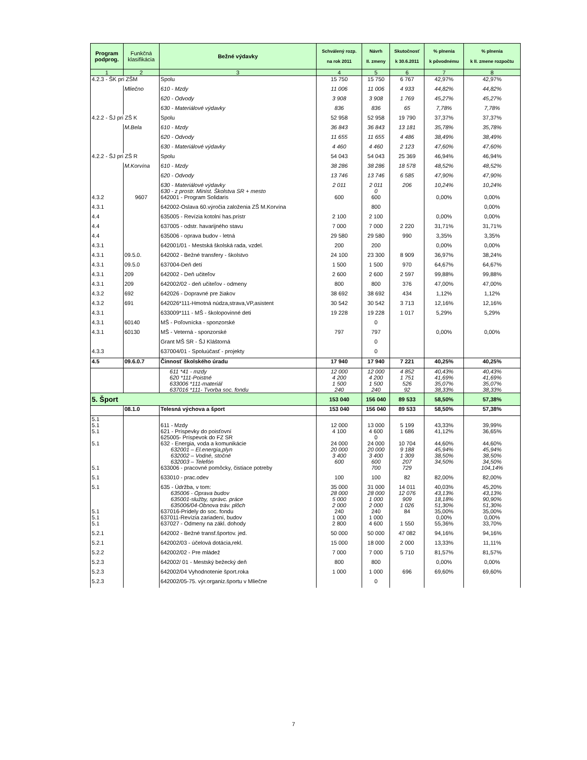| Program podprog. | Funkčná klasifikácia | Bežné výdavky | Schválený rozp. na rok 2011 | Návrh II. zmeny | Skutočnosť k 30.6.2011 | % plnenia k pôvodnému | % plnenia k II. zmene rozpočtu |
| --- | --- | --- | --- | --- | --- | --- | --- |
| 1 | 2 | 3 | 4 | 5 | 6 | 7 | 8 |
| 4.2.3 - ŠK pri ZŠM | | Spolu | 15 750 | 15 750 | 6 767 | 42,97% | 42,97% |
| | Mliečno | 610 - Mzdy | 11 006 | 11 006 | 4 933 | 44,82% | 44,82% |
| | | 620 - Odvody | 3 908 | 3 908 | 1 769 | 45,27% | 45,27% |
| | | 630 - Materiálové výdavky | 836 | 836 | 65 | 7,78% | 7,78% |
| 4.2.2 - ŠJ pri ZŠ K | | Spolu | 52 958 | 52 958 | 19 790 | 37,37% | 37,37% |
| | M.Bela | 610 - Mzdy | 36 843 | 36 843 | 13 181 | 35,78% | 35,78% |
| | | 620 - Odvody | 11 655 | 11 655 | 4 486 | 38,49% | 38,49% |
| | | 630 - Materiálové výdavky | 4 460 | 4 460 | 2 123 | 47,60% | 47,60% |
| 4.2.2 - ŠJ pri ZŠ R | | Spolu | 54 043 | 54 043 | 25 369 | 46,94% | 46,94% |
| | M.Korvína | 610 - Mzdy | 38 286 | 38 286 | 18 578 | 48,52% | 48,52% |
| | | 620 - Odvody | 13 746 | 13 746 | 6 585 | 47,90% | 47,90% |
| | | 630 - Materiálové výdavky 630 - z prostr. Minist. Školstva SR + mesto | 2 011 | 2 011 0 | 206 | 10,24% | 10,24% |
| 4.3.2 | 9607 | 642001 - Program Solidaris | 600 | 600 | | 0,00% | 0,00% |
| 4.3.1 | | 642002-Oslava 60.výročia založenia ZŠ M.Korvína | | 800 | | | 0,00% |
| 4.4 | | 635005 - Revízia kotolní has.prístr | 2 100 | 2 100 | | 0,00% | 0,00% |
| 4.4 | | 637005 - odstr. havarijného stavu | 7 000 | 7 000 | 2 220 | 31,71% | 31,71% |
| 4.4 | | 635006 - oprava budov - letná | 29 580 | 29 580 | 990 | 3,35% | 3,35% |
| 4.3.1 | | 642001/01 - Mestská školská rada, vzdel. | 200 | 200 | | 0,00% | 0,00% |
| 4.3.1 | 09.5.0. | 642002 - Bežné transfery - školstvo | 24 100 | 23 300 | 8 909 | 36,97% | 38,24% |
| 4.3.1 | 09.5.0 | 637004-Deň detí | 1 500 | 1 500 | 970 | 64,67% | 64,67% |
| 4.3.1 | 209 | 642002 - Deň učiteľov | 2 600 | 2 600 | 2 597 | 99,88% | 99,88% |
| 4.3.1 | 209 | 642002/02 - deň učiteľov - odmeny | 800 | 800 | 376 | 47,00% | 47,00% |
| 4.3.2 | 692 | 642026 - Dopravné pre žiakov | 38 692 | 38 692 | 434 | 1,12% | 1,12% |
| 4.3.2 | 691 | 642026*111-Hmotná núdza,strava,VP,asistent | 30 542 | 30 542 | 3 713 | 12,16% | 12,16% |
| 4.3.1 | | 633009*111 - MŠ - školopovinné deti | 19 228 | 19 228 | 1 017 | 5,29% | 5,29% |
| 4.3.1 | 60140 | MŠ - Poľovnícka - sponzorské | | 0 | | | |
| 4.3.1 | 60130 | MŠ - Veterná - sponzorské | 797 | 797 | | 0,00% | 0,00% |
| | | Grant MŠ SR - ŠJ Kláštorná | | 0 | | | |
| 4.3.3 | | 637004/01 - Spoluúčasť - projekty | | 0 | | | |
| 4.5 | 09.6.0.7 | Činnosť školského úradu | 17 940 | 17 940 | 7 221 | 40,25% | 40,25% |
| | | 611 *41 - mzdy 620 *111-Poistné 633006 *111-materiál 637016 *111- Tvorba soc. fondu | 12 000 4 200 1 500 240 | 12 000 4 200 1 500 240 | 4 852 1 751 526 92 | 40,43% 41,69% 35,07% 38,33% | 40,43% 41,69% 35,07% 38,33% |
| 5. Šport | | | 153 040 | 156 040 | 89 533 | 58,50% | 57,38% |
| | 08.1.0 | Telesná výchova a šport | 153 040 | 156 040 | 89 533 | 58,50% | 57,38% |
| 5.1 5.1 5.1 | | 611 - Mzdy 621 - Príspevky do poisťovní 625005- Príspevok do FZ SR | 12 000 4 100 | 13 000 4 600 0 | 5 199 1 686 | 43,33% 41,12% | 39,99% 36,65% |
| 5.1 | | 632 - Energia, voda a komunikácie 632001 – El.energia,plyn 632002 – Vodné, stočné 632003 – Telefón | 24 000 20 000 3 400 600 | 24 000 20 000 3 400 600 | 10 704 9 188 1 309 207 | 44,60% 45,94% 38,50% 34,50% | 44,60% 45,94% 38,50% 34,50% |
| 5.1 | | 633006 - pracovné pomôcky, čistiace potreby | | 700 | 729 | | 104,14% |
| 5.1 | | 633010 - prac.odev | 100 | 100 | 82 | 82,00% | 82,00% |
| 5.1 | | 635 - Údržba, v tom: 635006 - Oprava budov 635001-služby, správc. práce 635006/04-Obnova tráv. plôch | 35 000 28 000 5 000 2 000 | 31 000 28 000 1 000 2 000 | 14 011 12 076 909 1 026 | 40,03% 43,13% 18,18% 51,30% | 45,20% 43,13% 90,90% 51,30% |
| 5.1 5.1 | | 637016-Prídely do soc. fondu 637011-Revízia zariadení, budov | 240 1 000 | 240 1 000 | 84 | 35,00% 0,00% | 35,00% 0,00% |
| 5.1 | | 637027 - Odmeny na zákl. dohody | 2 800 | 4 600 | 1 550 | 55,36% | 33,70% |
| 5.2.1 | | 642002 - Bežné transf.športov. jed. | 50 000 | 50 000 | 47 082 | 94,16% | 94,16% |
| 5.2.1 | | 642002/03 - účelová dotácia,rekl. | 15 000 | 18 000 | 2 000 | 13,33% | 11,11% |
| 5.2.2 | | 642002/02 - Pre mládež | 7 000 | 7 000 | 5 710 | 81,57% | 81,57% |
| 5.2.3 | | 642002/ 01 - Mestský bežecký deň | 800 | 800 | | 0,00% | 0,00% |
| 5.2.3 | | 642002/04 Vyhodnotenie šport.roka | 1 000 | 1 000 | 696 | 69,60% | 69,60% |
| 5.2.3 | | 642002/05-75. výr.organiz.športu v Mliečne | | 0 | | | |
7